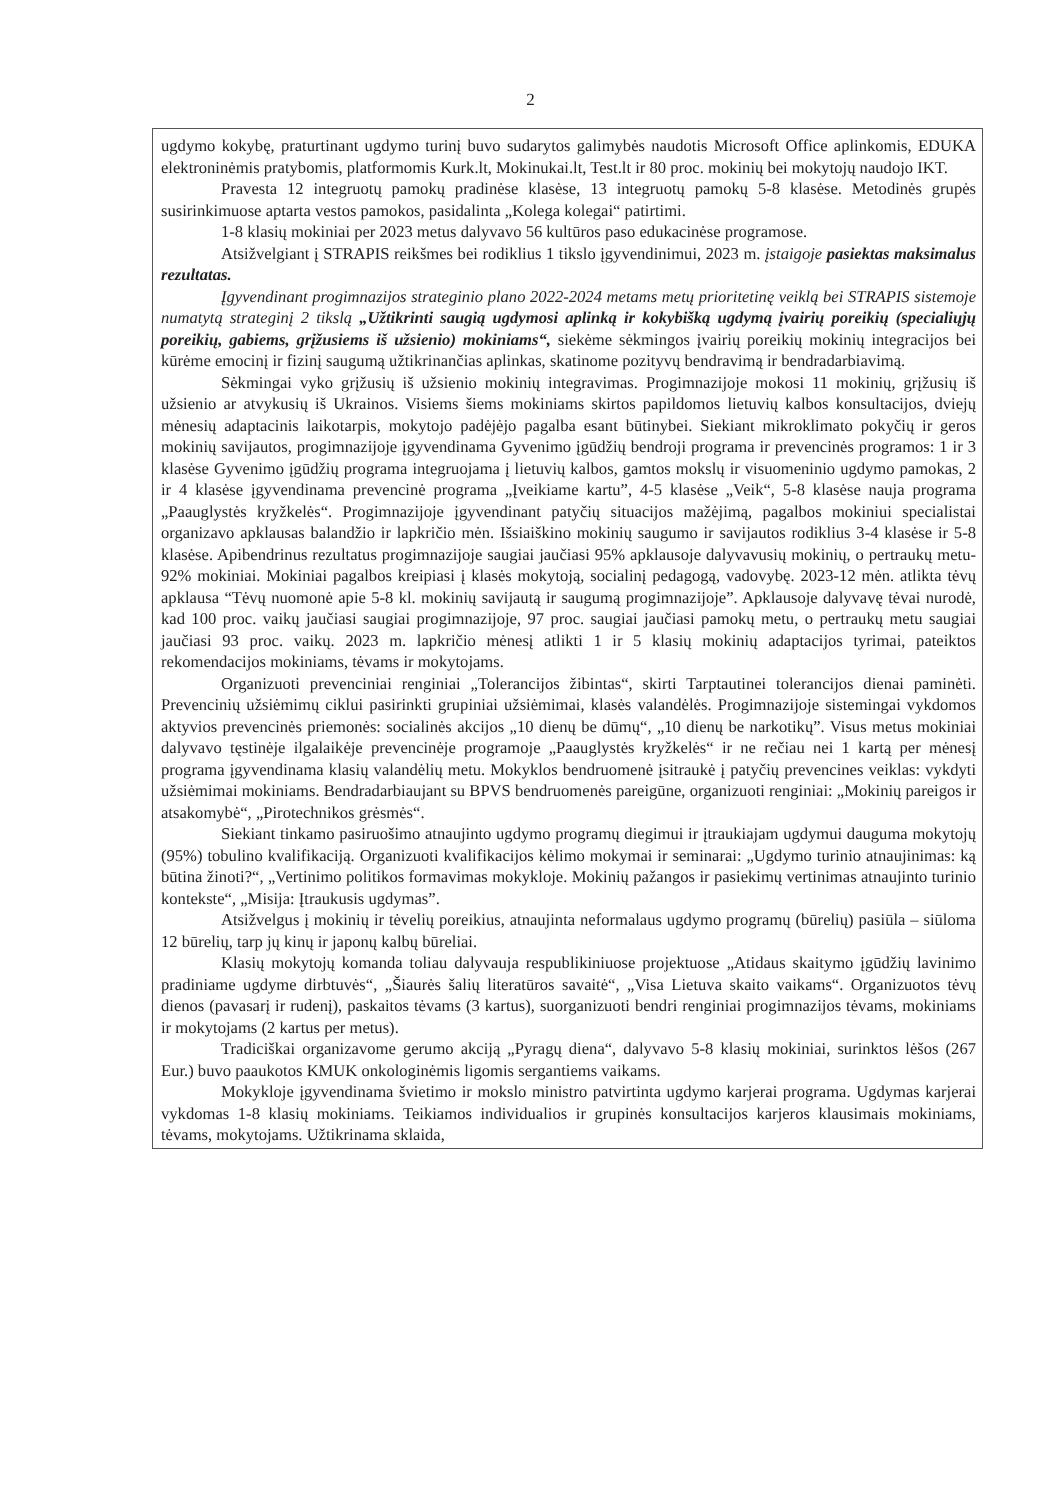2
ugdymo kokybę, praturtinant ugdymo turinį buvo sudarytos galimybės naudotis Microsoft Office aplinkomis, EDUKA elektroninėmis pratybomis, platformomis Kurk.lt, Mokinukai.lt, Test.lt ir 80 proc. mokinių bei mokytojų naudojo IKT.
Pravesta 12 integruotų pamokų pradinėse klasėse, 13 integruotų pamokų 5-8 klasėse. Metodinės grupės susirinkimuose aptarta vestos pamokos, pasidalinta „Kolega kolegai“ patirtimi.
1-8 klasių mokiniai per 2023 metus dalyvavo 56 kultūros paso edukacinėse programose.
Atsižvelgiant į STRAPIS reikšmes bei rodiklius 1 tikslo įgyvendinimui, 2023 m. įstaigoje pasiektas maksimalus rezultatas.
Įgyvendinant progimnazijos strateginio plano 2022-2024 metams metų prioritetinę veiklą bei STRAPIS sistemoje numatytą strateginį 2 tikslą „Užtikrinti saugią ugdymosi aplinką ir kokybišką ugdymą įvairių poreikių (specialiųjų poreikių, gabiems, grįžusiems iš užsienio) mokiniams“, siekėme sėkmingos įvairių poreikių mokinių integracijos bei kūrėme emocinį ir fizinį saugumą užtikrinančias aplinkas, skatinome pozityvų bendravimą ir bendradarbiavimą.
Sėkmingai vyko grįžusių iš užsienio mokinių integravimas. Progimnazijoje mokosi 11 mokinių, grįžusių iš užsienio ar atvykusių iš Ukrainos. Visiems šiems mokiniams skirtos papildomos lietuvių kalbos konsultacijos, dviejų mėnesių adaptacinis laikotarpis, mokytojo padėjėjo pagalba esant būtinybei. Siekiant mikroklimato pokyčių ir geros mokinių savijautos, progimnazijoje įgyvendinama Gyvenimo įgūdžių bendroji programa ir prevencinės programos: 1 ir 3 klasėse Gyvenimo įgūdžių programa integruojama į lietuvių kalbos, gamtos mokslų ir visuomeninio ugdymo pamokas, 2 ir 4 klasėse įgyvendinama prevencinė programa „Įveikiame kartu”, 4-5 klasėse „Veik“, 5-8 klasėse nauja programa „Paauglystės kryžkelės“. Progimnazijoje įgyvendinant patyčių situacijos mažėjimą, pagalbos mokiniui specialistai organizavo apklausas balandžio ir lapkričio mėn. Išsiaiškino mokinių saugumo ir savijautos rodiklius 3-4 klasėse ir 5-8 klasėse. Apibendrinus rezultatus progimnazijoje saugiai jaučiasi 95% apklausoje dalyvavusių mokinių, o pertraukų metu- 92% mokiniai. Mokiniai pagalbos kreipiasi į klasės mokytoją, socialinį pedagogą, vadovybę. 2023-12 mėn. atlikta tėvų apklausa “Tėvų nuomonė apie 5-8 kl. mokinių savijautą ir saugumą progimnazijoje”. Apklausoje dalyvavę tėvai nurodė, kad 100 proc. vaikų jaučiasi saugiai progimnazijoje, 97 proc. saugiai jaučiasi pamokų metu, o pertraukų metu saugiai jaučiasi 93 proc. vaikų. 2023 m. lapkričio mėnesį atlikti 1 ir 5 klasių mokinių adaptacijos tyrimai, pateiktos rekomendacijos mokiniams, tėvams ir mokytojams.
Organizuoti prevenciniai renginiai „Tolerancijos žibintas“, skirti Tarptautinei tolerancijos dienai paminėti. Prevencinių užsiėmimų ciklui pasirinkti grupiniai užsiėmimai, klasės valandėlės. Progimnazijoje sistemingai vykdomos aktyvios prevencinės priemonės: socialinės akcijos „10 dienų be dūmų“, „10 dienų be narkotikų”. Visus metus mokiniai dalyvavo tęstinėje ilgalaikėje prevencinėje programoje „Paauglystės kryžkelės“ ir ne rečiau nei 1 kartą per mėnesį programa įgyvendinama klasių valandėlių metu. Mokyklos bendruomenė įsitraukė į patyčių prevencines veiklas: vykdyti užsiėmimai mokiniams. Bendradarbiaujant su BPVS bendruomenės pareigūne, organizuoti renginiai: „Mokinių pareigos ir atsakomybė“, „Pirotechnikos grėsmės“.
Siekiant tinkamo pasiruošimo atnaujinto ugdymo programų diegimui ir įtraukiajam ugdymui dauguma mokytojų (95%) tobulino kvalifikaciją. Organizuoti kvalifikacijos kėlimo mokymai ir seminarai: „Ugdymo turinio atnaujinimas: ką būtina žinoti?“, „Vertinimo politikos formavimas mokykloje. Mokinių pažangos ir pasiekimų vertinimas atnaujinto turinio kontekste“, „Misija: Įtraukusis ugdymas”.
Atsižvelgus į mokinių ir tėvelių poreikius, atnaujinta neformalaus ugdymo programų (būrelių) pasiūla – siūloma 12 būrelių, tarp jų kinų ir japonų kalbų būreliai.
Klasių mokytojų komanda toliau dalyvauja respublikiniuose projektuose „Atidaus skaitymo įgūdžių lavinimo pradiniame ugdyme dirbtuvės“, „Šiaurės šalių literatūros savaitė“, „Visa Lietuva skaito vaikams“. Organizuotos tėvų dienos (pavasarį ir rudenį), paskaitos tėvams (3 kartus), suorganizuoti bendri renginiai progimnazijos tėvams, mokiniams ir mokytojams (2 kartus per metus).
Tradiciškai organizavome gerumo akciją „Pyragų diena“, dalyvavo 5-8 klasių mokiniai, surinktos lėšos (267 Eur.) buvo paaukotos KMUK onkologinėmis ligomis sergantiems vaikams.
Mokykloje įgyvendinama švietimo ir mokslo ministro patvirtinta ugdymo karjerai programa. Ugdymas karjerai vykdomas 1-8 klasių mokiniams. Teikiamos individualios ir grupinės konsultacijos karjeros klausimais mokiniams, tėvams, mokytojams. Užtikrinama sklaida,